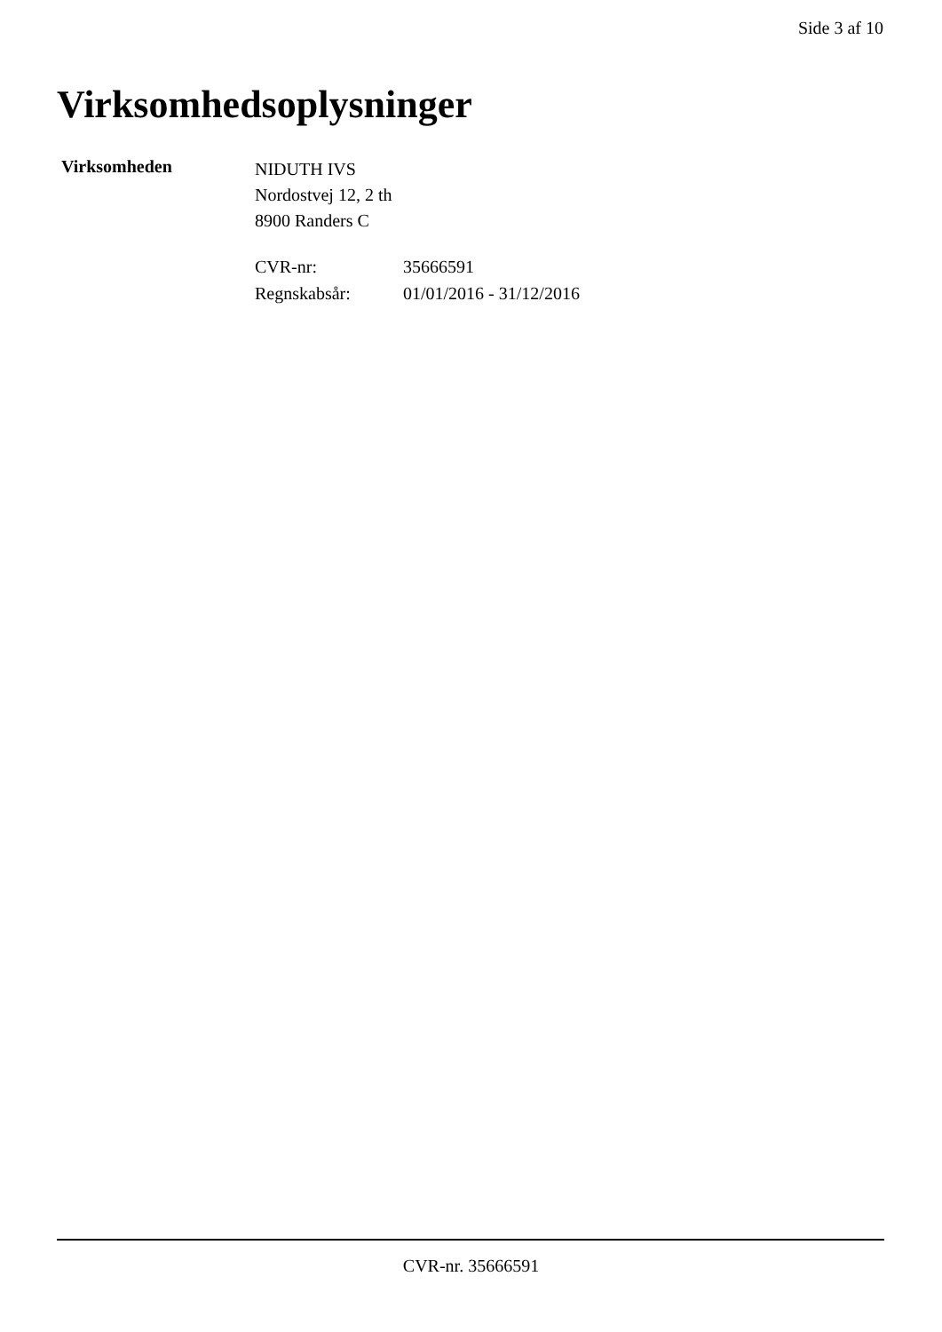Side 3 af 10
Virksomhedsoplysninger
Virksomheden
NIDUTH IVS
Nordostvej 12, 2 th
8900 Randers C
| CVR-nr: | 35666591 |
| Regnskabsår: | 01/01/2016 - 31/12/2016 |
CVR-nr. 35666591